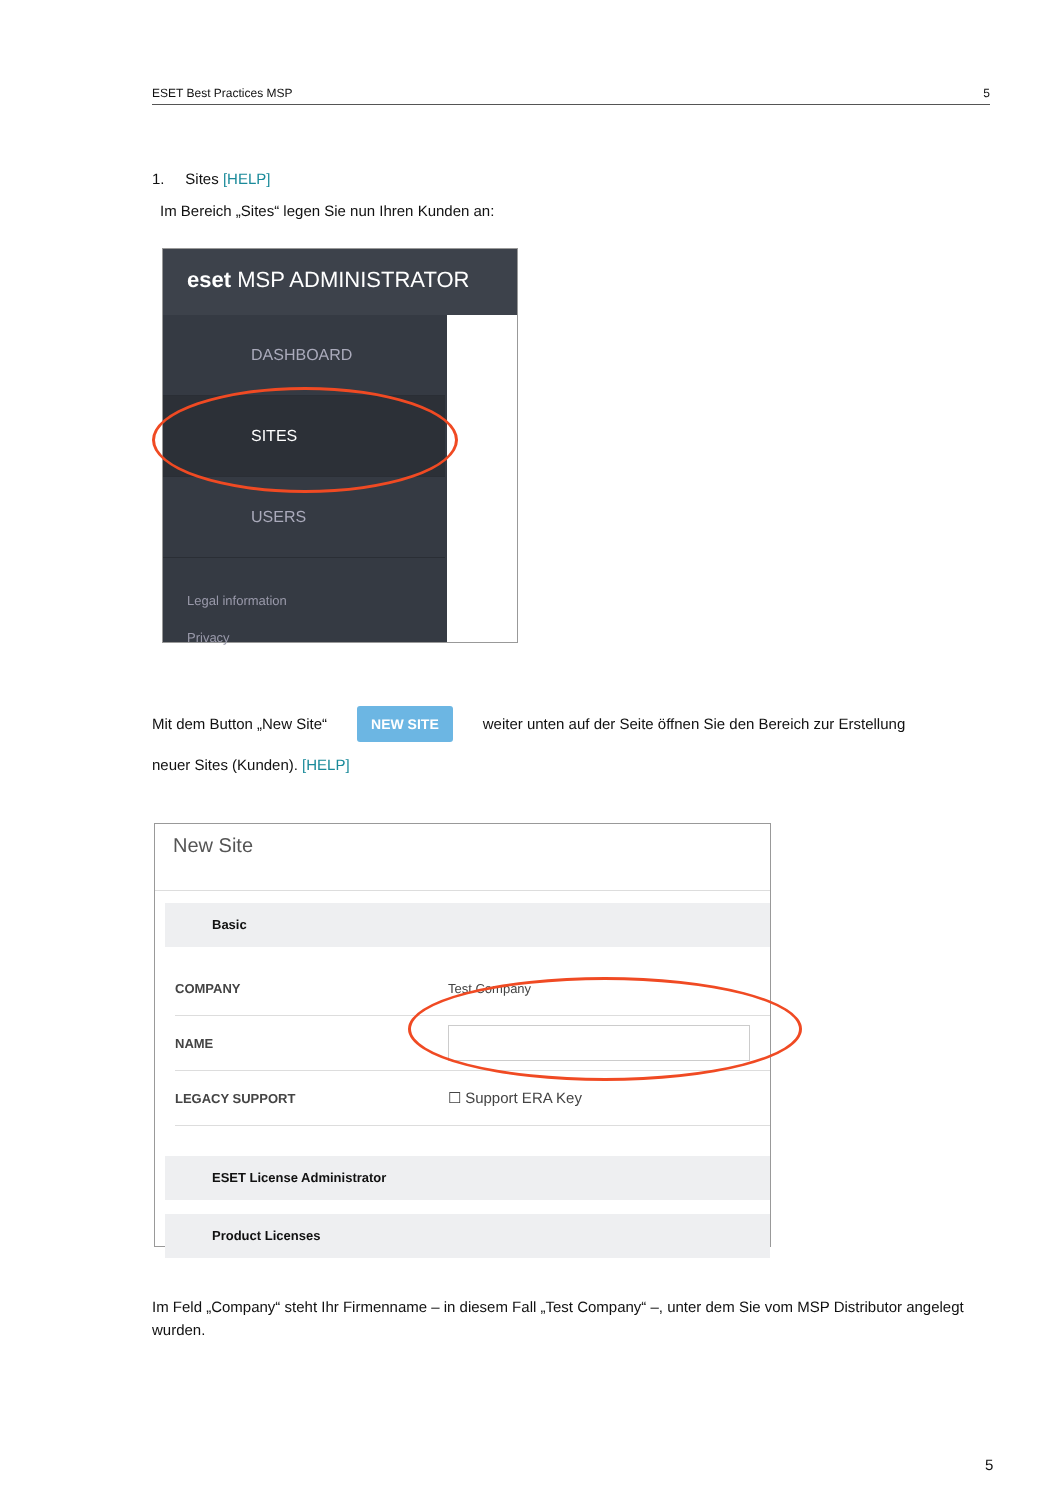ESET Best Practices MSP 5
1. Sites [HELP]
Im Bereich „Sites“ legen Sie nun Ihren Kunden an:
eset MSP ADMINISTRATOR
DASHBOARD
SITES
USERS
Legal information
Privacy
Mit dem Button „New Site“NEW SITE weiter unten auf der Seite öffnen Sie den Bereich zur Erstellung
neuer Sites (Kunden). [HELP]
New Site
Basic
COMPANY Test Company
NAME
LEGACY SUPPORT ☐ Support ERA Key
ESET License Administrator
Product Licenses
Im Feld „Company“ steht Ihr Firmenname – in diesem Fall „Test Company“ –, unter dem Sie vom MSP Distributor angelegt wurden.
5